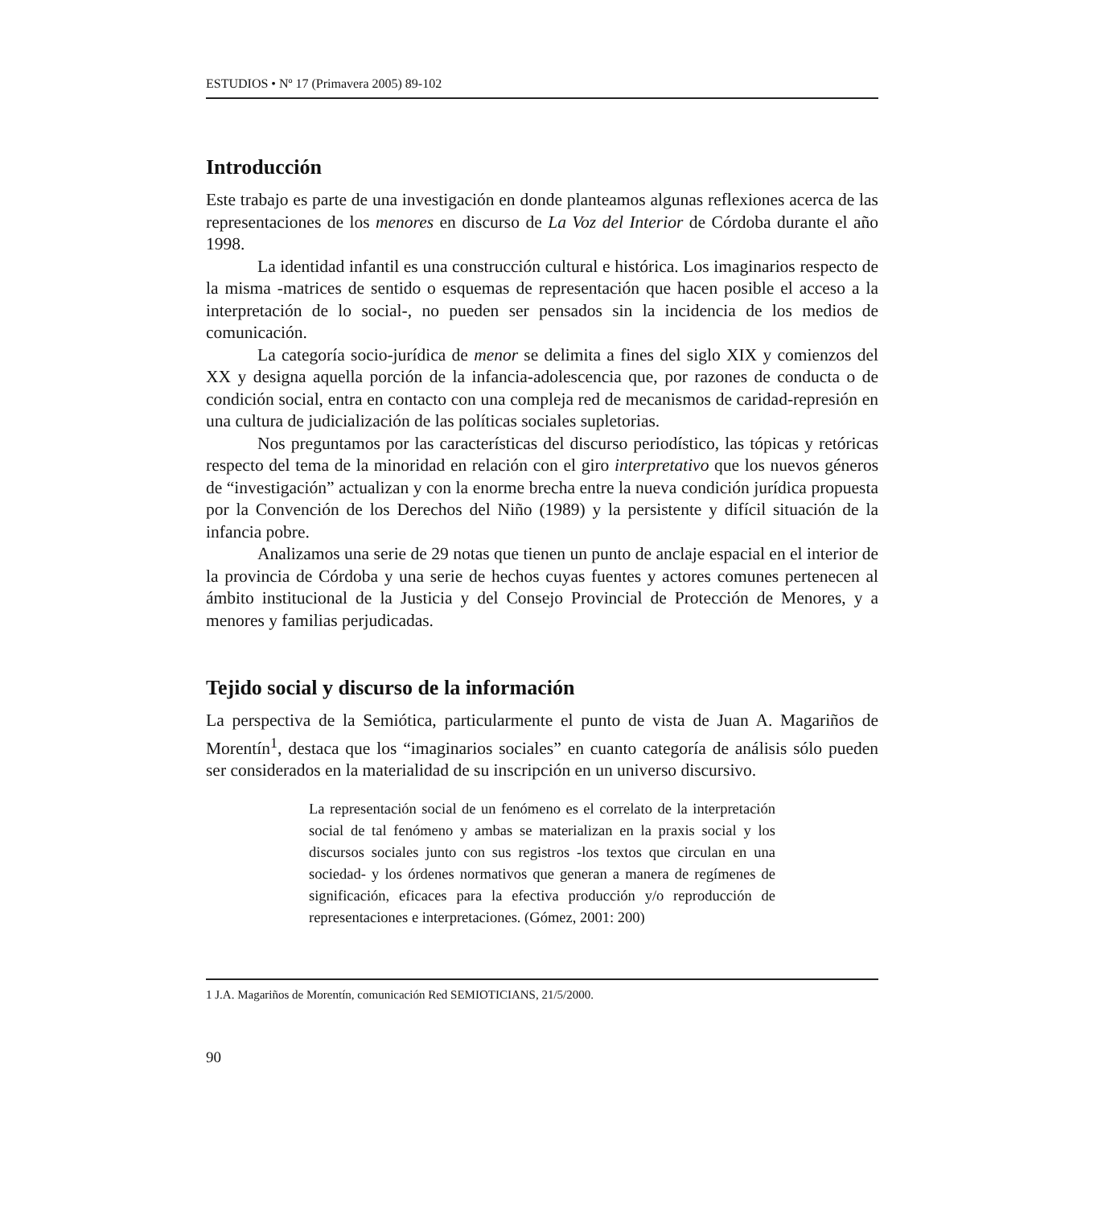ESTUDIOS • Nº 17 (Primavera 2005) 89-102
Introducción
Este trabajo es parte de una investigación en donde planteamos algunas reflexiones acerca de las representaciones de los menores en discurso de La Voz del Interior de Córdoba durante el año 1998.
La identidad infantil es una construcción cultural e histórica. Los imaginarios respecto de la misma -matrices de sentido o esquemas de representación que hacen posible el acceso a la interpretación de lo social-, no pueden ser pensados sin la incidencia de los medios de comunicación.
La categoría socio-jurídica de menor se delimita a fines del siglo XIX y comienzos del XX y designa aquella porción de la infancia-adolescencia que, por razones de conducta o de condición social, entra en contacto con una compleja red de mecanismos de caridad-represión en una cultura de judicialización de las políticas sociales supletorias.
Nos preguntamos por las características del discurso periodístico, las tópicas y retóricas respecto del tema de la minoridad en relación con el giro interpretativo que los nuevos géneros de “investigación” actualizan y con la enorme brecha entre la nueva condición jurídica propuesta por la Convención de los Derechos del Niño (1989) y la persistente y difícil situación de la infancia pobre.
Analizamos una serie de 29 notas que tienen un punto de anclaje espacial en el interior de la provincia de Córdoba y una serie de hechos cuyas fuentes y actores comunes pertenecen al ámbito institucional de la Justicia y del Consejo Provincial de Protección de Menores, y a menores y familias perjudicadas.
Tejido social y discurso de la información
La perspectiva de la Semiótica, particularmente el punto de vista de Juan A. Magariños de Morentín<sup>1</sup>, destaca que los “imaginarios sociales” en cuanto categoría de análisis sólo pueden ser considerados en la materialidad de su inscripción en un universo discursivo.
La representación social de un fenómeno es el correlato de la interpretación social de tal fenómeno y ambas se materializan en la praxis social y los discursos sociales junto con sus registros -los textos que circulan en una sociedad- y los órdenes normativos que generan a manera de regímenes de significación, eficaces para la efectiva producción y/o reproducción de representaciones e interpretaciones. (Gómez, 2001: 200)
1 J.A. Magariños de Morentín, comunicación Red SEMIOTICIANS, 21/5/2000.
90